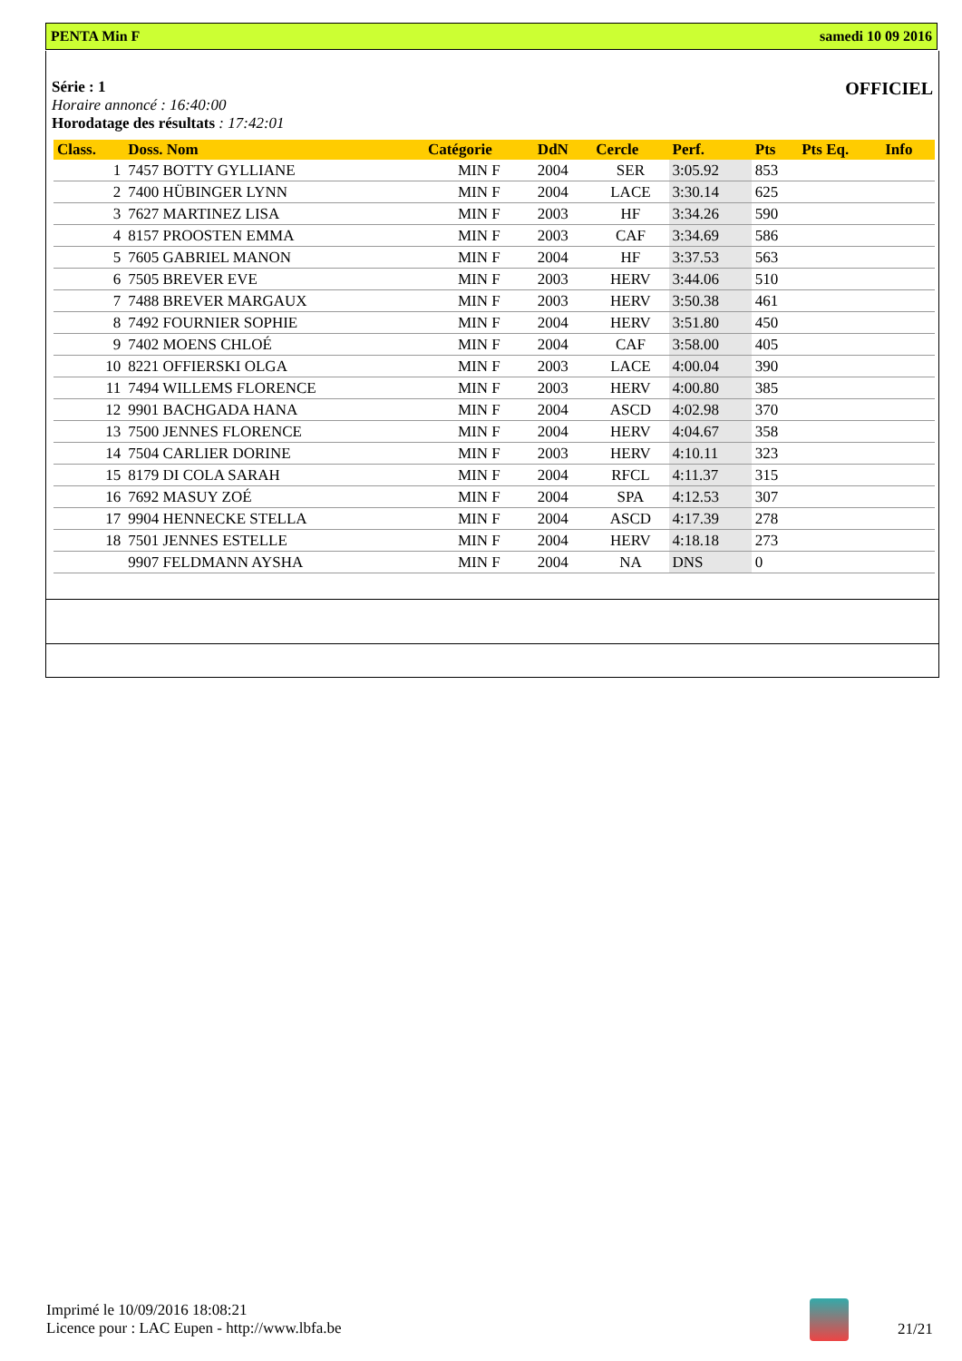PENTA Min F samedi 10 09 2016
Série : 1
Horaire annoncé : 16:40:00
Horodatage des résultats : 17:42:01
OFFICIEL
| Class. | Doss. Nom | Catégorie | DdN | Cercle | Perf. | Pts | Pts Eq. | Info |
| --- | --- | --- | --- | --- | --- | --- | --- | --- |
| 1 | 7457 BOTTY GYLLIANE | MIN F | 2004 | SER | 3:05.92 | 853 | | |
| 2 | 7400 HÜBINGER LYNN | MIN F | 2004 | LACE | 3:30.14 | 625 | | |
| 3 | 7627 MARTINEZ LISA | MIN F | 2003 | HF | 3:34.26 | 590 | | |
| 4 | 8157 PROOSTEN EMMA | MIN F | 2003 | CAF | 3:34.69 | 586 | | |
| 5 | 7605 GABRIEL MANON | MIN F | 2004 | HF | 3:37.53 | 563 | | |
| 6 | 7505 BREVER EVE | MIN F | 2003 | HERV | 3:44.06 | 510 | | |
| 7 | 7488 BREVER MARGAUX | MIN F | 2003 | HERV | 3:50.38 | 461 | | |
| 8 | 7492 FOURNIER SOPHIE | MIN F | 2004 | HERV | 3:51.80 | 450 | | |
| 9 | 7402 MOENS CHLOÉ | MIN F | 2004 | CAF | 3:58.00 | 405 | | |
| 10 | 8221 OFFIERSKI OLGA | MIN F | 2003 | LACE | 4:00.04 | 390 | | |
| 11 | 7494 WILLEMS FLORENCE | MIN F | 2003 | HERV | 4:00.80 | 385 | | |
| 12 | 9901 BACHGADA HANA | MIN F | 2004 | ASCD | 4:02.98 | 370 | | |
| 13 | 7500 JENNES FLORENCE | MIN F | 2004 | HERV | 4:04.67 | 358 | | |
| 14 | 7504 CARLIER DORINE | MIN F | 2003 | HERV | 4:10.11 | 323 | | |
| 15 | 8179 DI COLA SARAH | MIN F | 2004 | RFCL | 4:11.37 | 315 | | |
| 16 | 7692 MASUY ZOÉ | MIN F | 2004 | SPA | 4:12.53 | 307 | | |
| 17 | 9904 HENNECKE STELLA | MIN F | 2004 | ASCD | 4:17.39 | 278 | | |
| 18 | 7501 JENNES ESTELLE | MIN F | 2004 | HERV | 4:18.18 | 273 | | |
| | 9907 FELDMANN AYSHA | MIN F | 2004 | NA | DNS | 0 | | |
Imprimé le 10/09/2016 18:08:21
Licence pour : LAC Eupen - http://www.lbfa.be
21/21